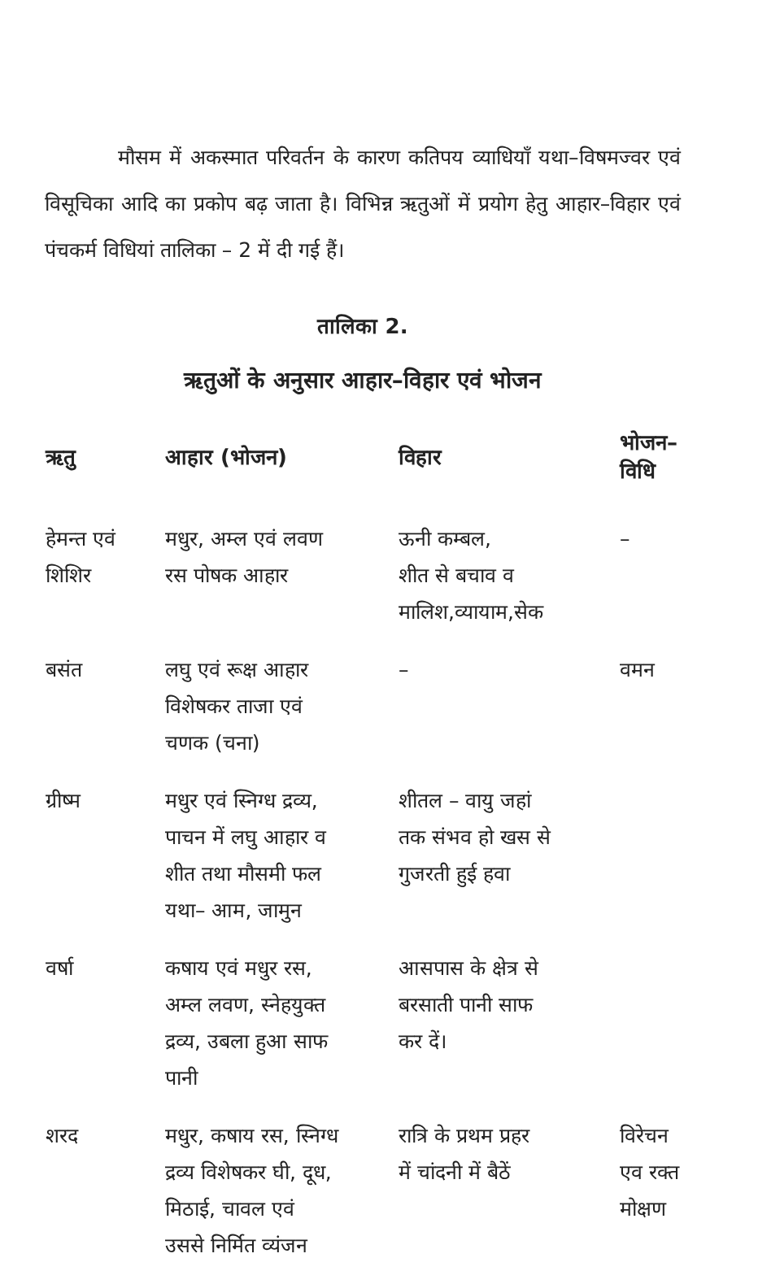मौसम में अकस्मात परिवर्तन के कारण कतिपय व्याधियाँ यथा–विषमज्वर एवं विसूचिका आदि का प्रकोप बढ़ जाता है। विभिन्न ऋतुओं में प्रयोग हेतु आहार–विहार एवं पंचकर्म विधियां तालिका – 2 में दी गई हैं।
तालिका 2.
ऋतुओं के अनुसार आहार–विहार एवं भोजन
| ऋतु | आहार (भोजन) | विहार | भोजन–विधि |
| --- | --- | --- | --- |
| हेमन्त एवं शिशिर | मधुर, अम्ल एवं लवण रस पोषक आहार | ऊनी कम्बल, शीत से बचाव व मालिश,व्यायाम,सेक | – |
| बसंत | लघु एवं रूक्ष आहार विशेषकर ताजा एवं चणक (चना) | – | वमन |
| ग्रीष्म | मधुर एवं स्निग्ध द्रव्य, पाचन में लघु आहार व शीत तथा मौसमी फल यथा– आम, जामुन | शीतल – वायु जहां तक संभव हो खस से गुजरती हुई हवा | |
| वर्षा | कषाय एवं मधुर रस, अम्ल लवण, स्नेहयुक्त द्रव्य, उबला हुआ साफ पानी | आसपास के क्षेत्र से बरसाती पानी साफ कर दें। | |
| शरद | मधुर, कषाय रस, स्निग्ध द्रव्य विशेषकर घी, दूध, मिठाई, चावल एवं उससे निर्मित व्यंजन | रात्रि के प्रथम प्रहर में चांदनी में बैठें | विरेचन एव रक्त मोक्षण |